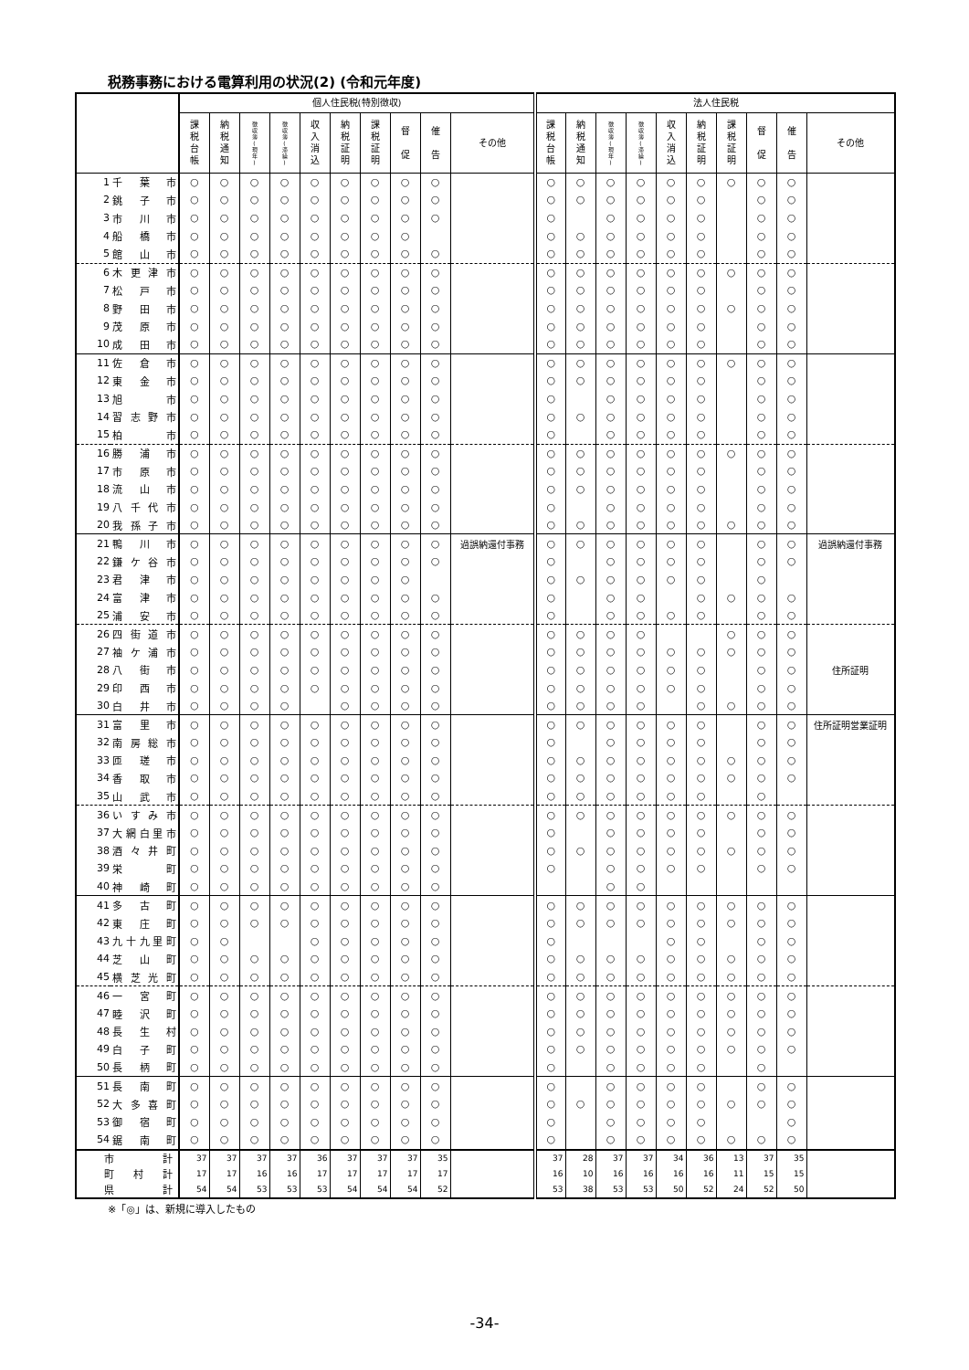税務事務における電算利用の状況(2) (令和元年度)
| | | 個人住民税(特別徴収) | | | | | | | | | | 法人住民税 | | | | | | | | | |
| --- | --- | --- | --- | --- | --- | --- | --- | --- | --- | --- | --- | --- | --- | --- | --- | --- | --- | --- | --- | --- | --- |
| | | 課 税 台 帳 | 納 税 通 知 | 徴 収 簿 ( 現 年 ) | 徴 収 簿 ( 滞 繰 ) | 収 入 消 込 | 納 税 証 明 | 課 税 証 明 | 督 促 | 催 告 | その他 | 課 税 台 帳 | 納 税 通 知 | 徴 収 簿 ( 現 年 ) | 徴 収 簿 ( 滞 繰 ) | 収 入 消 込 | 納 税 証 明 | 課 税 証 明 | 督 促 | 催 告 | その他 |
| 1 | 千葉市 | ○ | ○ | ○ | ○ | ○ | ○ | ○ | ○ | ○ | | ○ | ○ | ○ | ○ | ○ | ○ | ○ | ○ | ○ | |
| 2 | 銚子市 | ○ | ○ | ○ | ○ | ○ | ○ | ○ | ○ | ○ | | ○ | ○ | ○ | ○ | ○ | ○ | | ○ | ○ | |
| 3 | 市川市 | ○ | ○ | ○ | ○ | ○ | ○ | ○ | ○ | ○ | | ○ | | ○ | ○ | ○ | ○ | | ○ | ○ | |
| 4 | 船橋市 | ○ | ○ | ○ | ○ | ○ | ○ | ○ | ○ | | | ○ | ○ | ○ | ○ | ○ | ○ | | ○ | ○ | |
| 5 | 館山市 | ○ | ○ | ○ | ○ | ○ | ○ | ○ | ○ | ○ | | ○ | ○ | ○ | ○ | ○ | ○ | | ○ | ○ | |
| 6 | 木更津市 | ○ | ○ | ○ | ○ | ○ | ○ | ○ | ○ | ○ | | ○ | ○ | ○ | ○ | ○ | ○ | ○ | ○ | ○ | |
| 7 | 松戸市 | ○ | ○ | ○ | ○ | ○ | ○ | ○ | ○ | ○ | | ○ | ○ | ○ | ○ | ○ | ○ | | ○ | ○ | |
| 8 | 野田市 | ○ | ○ | ○ | ○ | ○ | ○ | ○ | ○ | ○ | | ○ | ○ | ○ | ○ | ○ | ○ | ○ | ○ | ○ | |
| 9 | 茂原市 | ○ | ○ | ○ | ○ | ○ | ○ | ○ | ○ | ○ | | ○ | ○ | ○ | ○ | ○ | ○ | | ○ | ○ | |
| 10 | 成田市 | ○ | ○ | ○ | ○ | ○ | ○ | ○ | ○ | ○ | | ○ | ○ | ○ | ○ | ○ | ○ | | ○ | ○ | |
| 11 | 佐倉市 | ○ | ○ | ○ | ○ | ○ | ○ | ○ | ○ | ○ | | ○ | ○ | ○ | ○ | ○ | ○ | ○ | ○ | ○ | |
| 12 | 東金市 | ○ | ○ | ○ | ○ | ○ | ○ | ○ | ○ | ○ | | ○ | ○ | ○ | ○ | ○ | ○ | | ○ | ○ | |
| 13 | 旭 市 | ○ | ○ | ○ | ○ | ○ | ○ | ○ | ○ | ○ | | ○ | | ○ | ○ | ○ | ○ | | ○ | ○ | |
| 14 | 習志野市 | ○ | ○ | ○ | ○ | ○ | ○ | ○ | ○ | ○ | | ○ | ○ | ○ | ○ | ○ | ○ | | ○ | ○ | |
| 15 | 柏 市 | ○ | ○ | ○ | ○ | ○ | ○ | ○ | ○ | ○ | | ○ | | ○ | ○ | ○ | ○ | | ○ | ○ | |
| 16 | 勝浦市 | ○ | ○ | ○ | ○ | ○ | ○ | ○ | ○ | ○ | | ○ | ○ | ○ | ○ | ○ | ○ | ○ | ○ | ○ | |
| 17 | 市原市 | ○ | ○ | ○ | ○ | ○ | ○ | ○ | ○ | ○ | | ○ | ○ | ○ | ○ | ○ | ○ | | ○ | ○ | |
| 18 | 流山市 | ○ | ○ | ○ | ○ | ○ | ○ | ○ | ○ | ○ | | ○ | ○ | ○ | ○ | ○ | ○ | | ○ | ○ | |
| 19 | 八千代市 | ○ | ○ | ○ | ○ | ○ | ○ | ○ | ○ | ○ | | ○ | | ○ | ○ | ○ | ○ | | ○ | ○ | |
| 20 | 我孫子市 | ○ | ○ | ○ | ○ | ○ | ○ | ○ | ○ | ○ | | ○ | ○ | ○ | ○ | ○ | ○ | ○ | ○ | ○ | |
| 21 | 鴨川市 | ○ | ○ | ○ | ○ | ○ | ○ | ○ | ○ | ○ | 過誤納還付事務 | ○ | ○ | ○ | ○ | ○ | ○ | | ○ | ○ | 過誤納還付事務 |
| 22 | 鎌ケ谷市 | ○ | ○ | ○ | ○ | ○ | ○ | ○ | ○ | ○ | | ○ | | ○ | ○ | ○ | ○ | | ○ | ○ | |
| 23 | 君津市 | ○ | ○ | ○ | ○ | ○ | ○ | ○ | ○ | | | ○ | ○ | ○ | ○ | ○ | ○ | | ○ | | |
| 24 | 富津市 | ○ | ○ | ○ | ○ | ○ | ○ | ○ | ○ | ○ | | ○ | | ○ | ○ | | ○ | ○ | ○ | ○ | |
| 25 | 浦安市 | ○ | ○ | ○ | ○ | ○ | ○ | ○ | ○ | ○ | | ○ | | ○ | ○ | ○ | ○ | | ○ | ○ | |
| 26 | 四街道市 | ○ | ○ | ○ | ○ | ○ | ○ | ○ | ○ | ○ | | ○ | ○ | ○ | ○ | | | ○ | ○ | ○ | |
| 27 | 袖ケ浦市 | ○ | ○ | ○ | ○ | ○ | ○ | ○ | ○ | ○ | | ○ | ○ | ○ | ○ | ○ | ○ | ○ | ○ | ○ | |
| 28 | 八街市 | ○ | ○ | ○ | ○ | ○ | ○ | ○ | ○ | ○ | | ○ | ○ | ○ | ○ | ○ | ○ | | ○ | ○ | 住所証明 |
| 29 | 印西市 | ○ | ○ | ○ | ○ | ○ | ○ | ○ | ○ | ○ | | ○ | ○ | ○ | ○ | ○ | ○ | | ○ | ○ | |
| 30 | 白井市 | ○ | ○ | ○ | ○ | | ○ | ○ | ○ | ○ | | ○ | ○ | ○ | ○ | | ○ | ○ | ○ | ○ | |
| 31 | 富里市 | ○ | ○ | ○ | ○ | ○ | ○ | ○ | ○ | ○ | | ○ | ○ | ○ | ○ | ○ | ○ | | ○ | ○ | 住所証明営業証明 |
| 32 | 南房総市 | ○ | ○ | ○ | ○ | ○ | ○ | ○ | ○ | ○ | | ○ | | ○ | ○ | ○ | ○ | | ○ | ○ | |
| 33 | 匝瑳市 | ○ | ○ | ○ | ○ | ○ | ○ | ○ | ○ | ○ | | ○ | ○ | ○ | ○ | ○ | ○ | ○ | ○ | ○ | |
| 34 | 香取市 | ○ | ○ | ○ | ○ | ○ | ○ | ○ | ○ | ○ | | ○ | ○ | ○ | ○ | ○ | ○ | ○ | ○ | ○ | |
| 35 | 山武市 | ○ | ○ | ○ | ○ | ○ | ○ | ○ | ○ | ○ | | ○ | ○ | ○ | ○ | ○ | ○ | | ○ | | |
| 36 | いすみ市 | ○ | ○ | ○ | ○ | ○ | ○ | ○ | ○ | ○ | | ○ | ○ | ○ | ○ | ○ | ○ | ○ | ○ | ○ | |
| 37 | 大網白里市 | ○ | ○ | ○ | ○ | ○ | ○ | ○ | ○ | ○ | | ○ | | ○ | ○ | ○ | ○ | | ○ | ○ | |
| 38 | 酒々井町 | ○ | ○ | ○ | ○ | ○ | ○ | ○ | ○ | ○ | | ○ | ○ | ○ | ○ | ○ | ○ | ○ | ○ | ○ | |
| 39 | 栄 町 | ○ | ○ | ○ | ○ | ○ | ○ | ○ | ○ | ○ | | ○ | | ○ | ○ | ○ | ○ | | ○ | ○ | |
| 40 | 神崎町 | ○ | ○ | ○ | ○ | ○ | ○ | ○ | ○ | ○ | | | | ○ | ○ | | | | | | |
| 41 | 多古町 | ○ | ○ | ○ | ○ | ○ | ○ | ○ | ○ | ○ | | ○ | ○ | ○ | ○ | ○ | ○ | ○ | ○ | ○ | |
| 42 | 東庄町 | ○ | ○ | ○ | ○ | ○ | ○ | ○ | ○ | ○ | | ○ | ○ | ○ | ○ | ○ | ○ | ○ | ○ | ○ | |
| 43 | 九十九里町 | ○ | ○ | | | ○ | ○ | ○ | ○ | ○ | | ○ | | | | ○ | ○ | | ○ | ○ | |
| 44 | 芝山町 | ○ | ○ | ○ | ○ | ○ | ○ | ○ | ○ | ○ | | ○ | ○ | ○ | ○ | ○ | ○ | ○ | ○ | ○ | |
| 45 | 横芝光町 | ○ | ○ | ○ | ○ | ○ | ○ | ○ | ○ | ○ | | ○ | ○ | ○ | ○ | ○ | ○ | ○ | ○ | ○ | |
| 46 | 一宮町 | ○ | ○ | ○ | ○ | ○ | ○ | ○ | ○ | ○ | | ○ | ○ | ○ | ○ | ○ | ○ | ○ | ○ | ○ | |
| 47 | 睦沢町 | ○ | ○ | ○ | ○ | ○ | ○ | ○ | ○ | ○ | | ○ | ○ | ○ | ○ | ○ | ○ | ○ | ○ | ○ | |
| 48 | 長生村 | ○ | ○ | ○ | ○ | ○ | ○ | ○ | ○ | ○ | | ○ | ○ | ○ | ○ | ○ | ○ | ○ | ○ | ○ | |
| 49 | 白子町 | ○ | ○ | ○ | ○ | ○ | ○ | ○ | ○ | ○ | | ○ | ○ | ○ | ○ | ○ | ○ | ○ | ○ | ○ | |
| 50 | 長柄町 | ○ | ○ | ○ | ○ | ○ | ○ | ○ | ○ | ○ | | ○ | | ○ | ○ | ○ | ○ | | ○ | | |
| 51 | 長南町 | ○ | ○ | ○ | ○ | ○ | ○ | ○ | ○ | ○ | | ○ | | ○ | ○ | ○ | ○ | | ○ | ○ | |
| 52 | 大多喜町 | ○ | ○ | ○ | ○ | ○ | ○ | ○ | ○ | ○ | | ○ | ○ | ○ | ○ | ○ | ○ | ○ | ○ | ○ | |
| 53 | 御宿町 | ○ | ○ | ○ | ○ | ○ | ○ | ○ | ○ | ○ | | ○ | | ○ | ○ | ○ | ○ | | | ○ | |
| 54 | 鋸南町 | ○ | ○ | ○ | ○ | ○ | ○ | ○ | ○ | ○ | | ○ | | ○ | ○ | ○ | ○ | ○ | ○ | ○ | |
| 市計 | | 37 | 37 | 37 | 37 | 36 | 37 | 37 | 37 | 35 | | 37 | 28 | 37 | 37 | 34 | 36 | 13 | 37 | 35 | |
| 町村計 | | 17 | 17 | 16 | 16 | 17 | 17 | 17 | 17 | 17 | | 16 | 10 | 16 | 16 | 16 | 16 | 11 | 15 | 15 | |
| 県計 | | 54 | 54 | 53 | 53 | 53 | 54 | 54 | 54 | 52 | | 53 | 38 | 53 | 53 | 50 | 52 | 24 | 52 | 50 | |
※「◎」は、新規に導入したもの
-34-